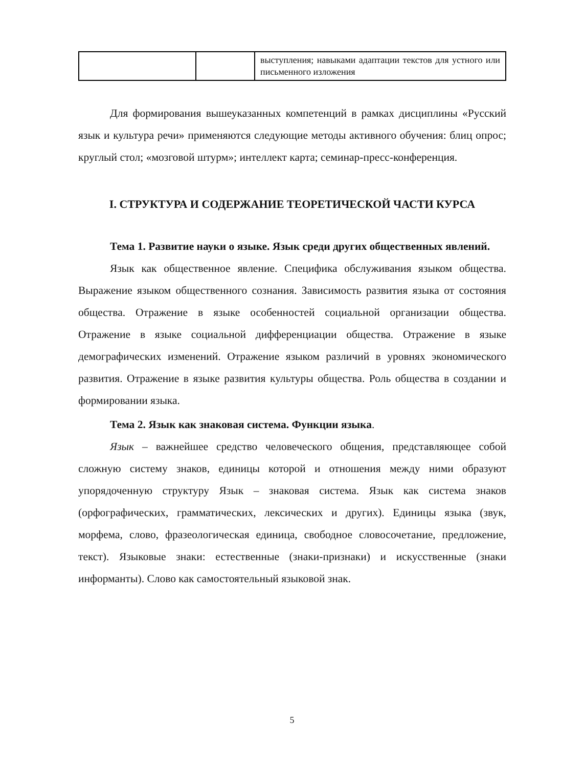| | | выступления; навыками адаптации текстов для устного или письменного изложения |
Для формирования вышеуказанных компетенций в рамках дисциплины «Русский язык и культура речи» применяются следующие методы активного обучения: блиц опрос; круглый стол; «мозговой штурм»; интеллект карта; семинар-пресс-конференция.
I. СТРУКТУРА И СОДЕРЖАНИЕ ТЕОРЕТИЧЕСКОЙ ЧАСТИ КУРСА
Тема 1. Развитие науки о языке. Язык среди других общественных явлений.
Язык как общественное явление. Специфика обслуживания языком общества. Выражение языком общественного сознания. Зависимость развития языка от состояния общества. Отражение в языке особенностей социальной организации общества. Отражение в языке социальной дифференциации общества. Отражение в языке демографических изменений. Отражение языком различий в уровнях экономического развития. Отражение в языке развития культуры общества. Роль общества в создании и формировании языка.
Тема 2. Язык как знаковая система. Функции языка.
Язык – важнейшее средство человеческого общения, представляющее собой сложную систему знаков, единицы которой и отношения между ними образуют упорядоченную структуру Язык – знаковая система. Язык как система знаков (орфографических, грамматических, лексических и других). Единицы языка (звук, морфема, слово, фразеологическая единица, свободное словосочетание, предложение, текст). Языковые знаки: естественные (знаки-признаки) и искусственные (знаки информанты). Слово как самостоятельный языковой знак.
5